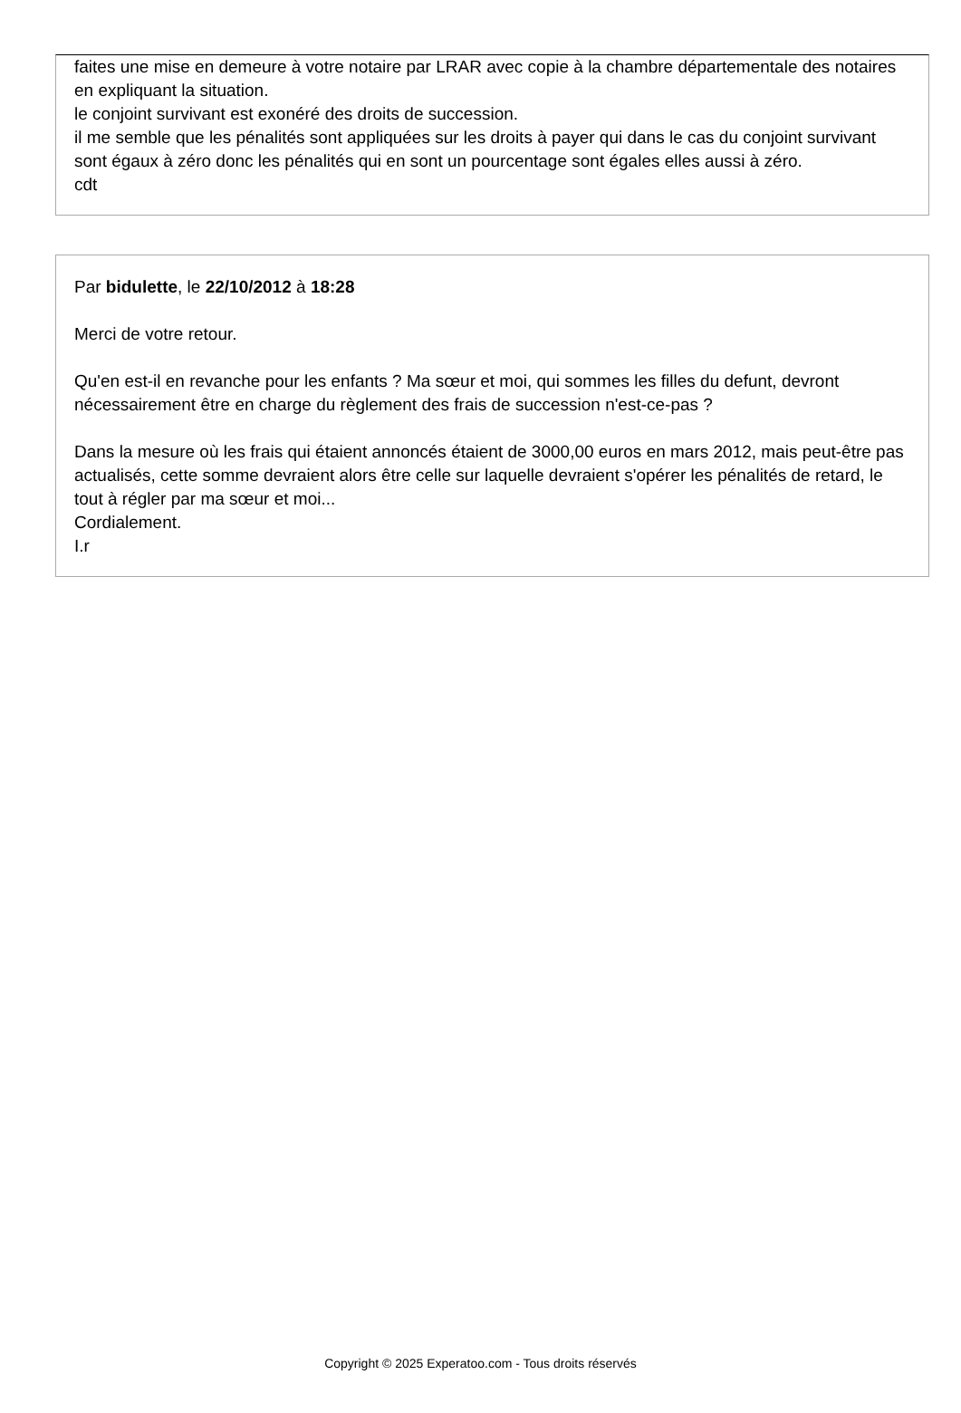faites une mise en demeure à votre notaire par LRAR avec copie à la chambre départementale des notaires en expliquant la situation.
le conjoint survivant est exonéré des droits de succession.
il me semble que les pénalités sont appliquées sur les droits à payer qui dans le cas du conjoint survivant sont égaux à zéro donc les pénalités qui en sont un pourcentage sont égales elles aussi à zéro.
cdt
Par bidulette, le 22/10/2012 à 18:28
Merci de votre retour.
Qu'en est-il en revanche pour les enfants ? Ma sœur et moi, qui sommes les filles du defunt, devront nécessairement être en charge du règlement des frais de succession n'est-ce-pas ?
Dans la mesure où les frais qui étaient annoncés étaient de 3000,00 euros en mars 2012, mais peut-être pas actualisés, cette somme devraient alors être celle sur laquelle devraient s'opérer les pénalités de retard, le tout à régler par ma sœur et moi...
Cordialement.
I.r
Copyright © 2025 Experatoo.com - Tous droits réservés